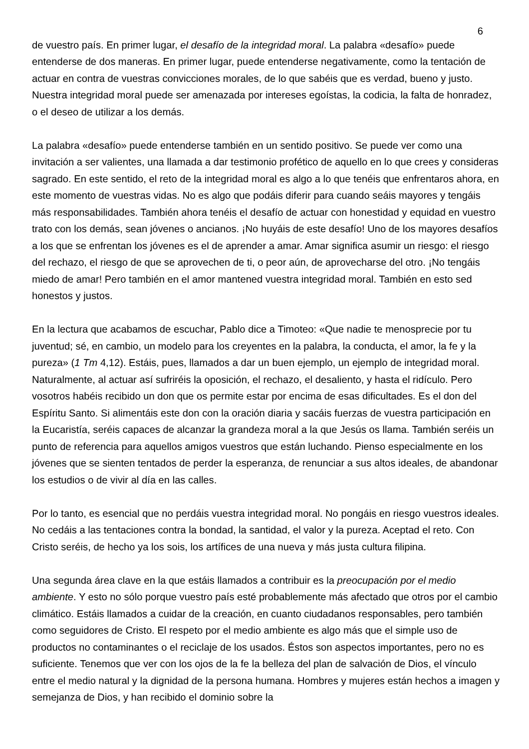6
de vuestro país. En primer lugar, el desafío de la integridad moral. La palabra «desafío» puede entenderse de dos maneras. En primer lugar, puede entenderse negativamente, como la tentación de actuar en contra de vuestras convicciones morales, de lo que sabéis que es verdad, bueno y justo. Nuestra integridad moral puede ser amenazada por intereses egoístas, la codicia, la falta de honradez, o el deseo de utilizar a los demás.
La palabra «desafío» puede entenderse también en un sentido positivo. Se puede ver como una invitación a ser valientes, una llamada a dar testimonio profético de aquello en lo que crees y consideras sagrado. En este sentido, el reto de la integridad moral es algo a lo que tenéis que enfrentaros ahora, en este momento de vuestras vidas. No es algo que podáis diferir para cuando seáis mayores y tengáis más responsabilidades. También ahora tenéis el desafío de actuar con honestidad y equidad en vuestro trato con los demás, sean jóvenes o ancianos. ¡No huyáis de este desafío! Uno de los mayores desafíos a los que se enfrentan los jóvenes es el de aprender a amar. Amar significa asumir un riesgo: el riesgo del rechazo, el riesgo de que se aprovechen de ti, o peor aún, de aprovecharse del otro. ¡No tengáis miedo de amar! Pero también en el amor mantened vuestra integridad moral. También en esto sed honestos y justos.
En la lectura que acabamos de escuchar, Pablo dice a Timoteo: «Que nadie te menosprecie por tu juventud; sé, en cambio, un modelo para los creyentes en la palabra, la conducta, el amor, la fe y la pureza» (1 Tm 4,12). Estáis, pues, llamados a dar un buen ejemplo, un ejemplo de integridad moral. Naturalmente, al actuar así sufriréis la oposición, el rechazo, el desaliento, y hasta el ridículo. Pero vosotros habéis recibido un don que os permite estar por encima de esas dificultades. Es el don del Espíritu Santo. Si alimentáis este don con la oración diaria y sacáis fuerzas de vuestra participación en la Eucaristía, seréis capaces de alcanzar la grandeza moral a la que Jesús os llama. También seréis un punto de referencia para aquellos amigos vuestros que están luchando. Pienso especialmente en los jóvenes que se sienten tentados de perder la esperanza, de renunciar a sus altos ideales, de abandonar los estudios o de vivir al día en las calles.
Por lo tanto, es esencial que no perdáis vuestra integridad moral. No pongáis en riesgo vuestros ideales. No cedáis a las tentaciones contra la bondad, la santidad, el valor y la pureza. Aceptad el reto. Con Cristo seréis, de hecho ya los sois, los artífices de una nueva y más justa cultura filipina.
Una segunda área clave en la que estáis llamados a contribuir es la preocupación por el medio ambiente. Y esto no sólo porque vuestro país esté probablemente más afectado que otros por el cambio climático. Estáis llamados a cuidar de la creación, en cuanto ciudadanos responsables, pero también como seguidores de Cristo. El respeto por el medio ambiente es algo más que el simple uso de productos no contaminantes o el reciclaje de los usados. Éstos son aspectos importantes, pero no es suficiente. Tenemos que ver con los ojos de la fe la belleza del plan de salvación de Dios, el vínculo entre el medio natural y la dignidad de la persona humana. Hombres y mujeres están hechos a imagen y semejanza de Dios, y han recibido el dominio sobre la